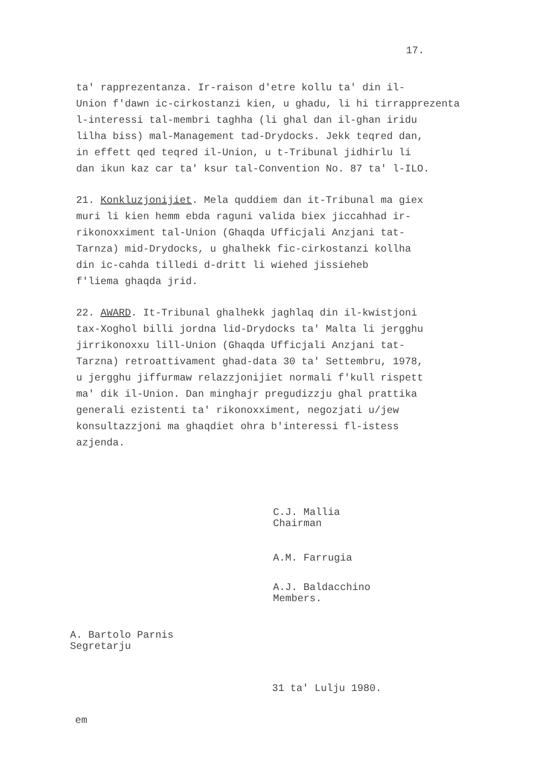17.
ta' rapprezentanza. Ir-raison d'etre kollu ta' din il- Union f'dawn ic-cirkostanzi kien, u ghadu, li hi tirrapprezenta l-interessi tal-membri taghha (li ghal dan il-ghan iridu lilha biss) mal-Management tad-Drydocks. Jekk teqred dan, in effett qed teqred il-Union, u t-Tribunal jidhirlu li dan ikun kaz car ta' ksur tal-Convention No. 87 ta' l-ILO.
21. Konkluzjonijiet. Mela quddiem dan it-Tribunal ma giex muri li kien hemm ebda raguni valida biex jiccahhad ir- rikonoxximent tal-Union (Ghaqda Ufficjali Anzjani tat- Tarnza) mid-Drydocks, u ghalhekk fic-cirkostanzi kollha din ic-cahda tilledi d-dritt li wiehed jissieheb f'liema ghaqda jrid.
22. AWARD. It-Tribunal ghalhekk jaghlaq din il-kwistjoni tax-Xoghol billi jordna lid-Drydocks ta' Malta li jergghu jirrikonoxxu lill-Union (Ghaqda Ufficjali Anzjani tat- Tarzna) retroattivament ghad-data 30 ta' Settembru, 1978, u jergghu jiffurmaw relazzjonijiet normali f'kull rispett ma' dik il-Union. Dan minghajr pregudizzju ghal prattika generali ezistenti ta' rikonoxximent, negozjati u/jew konsultazzjoni ma ghaqdiet ohra b'interessi fl-istess azjenda.
C.J. Mallia
Chairman
A.M. Farrugia
A.J. Baldacchino
Members.
A. Bartolo Parnis
Segretarju
31 ta' Lulju 1980.
em